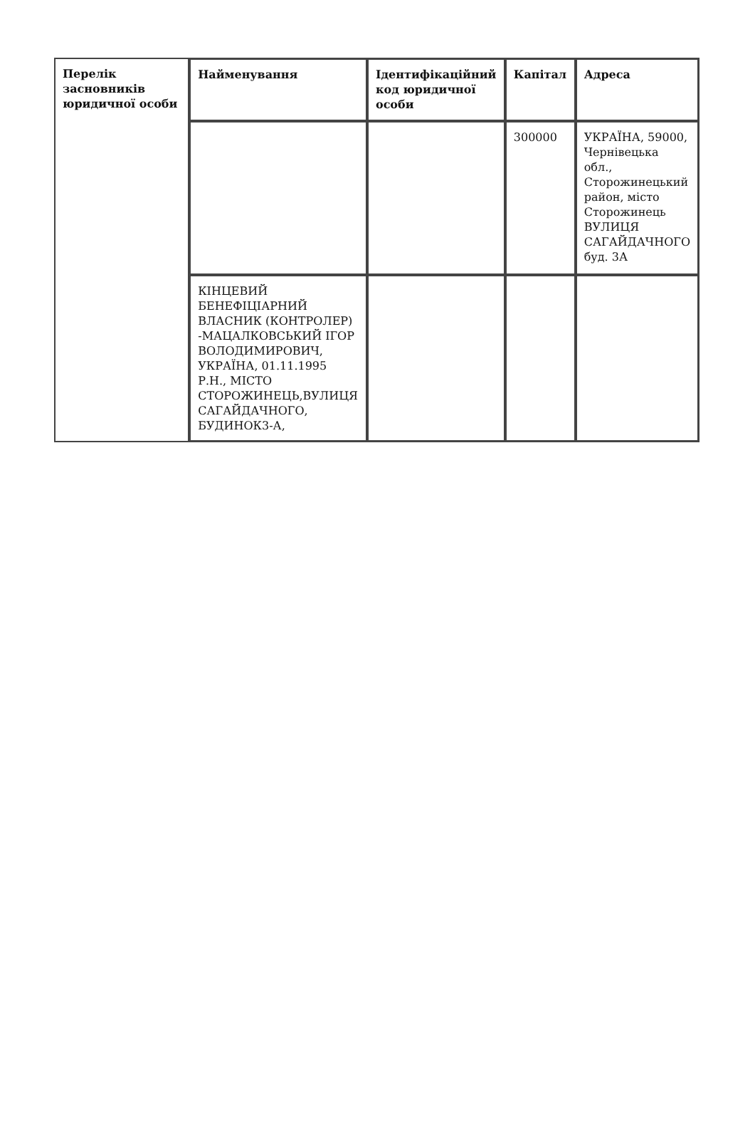| Перелік засновників юридичної особи | Найменування | Ідентифікаційний код юридичної особи | Капітал | Адреса |
| --- | --- | --- | --- | --- |
| | | | 300000 | УКРАЇНА, 59000, Чернівецька обл., Сторожинецький район, місто Сторожинець ВУЛИЦЯ САГАЙДАЧНОГО буд. 3А |
| | КІНЦЕВИЙ БЕНЕФІЦІАРНИЙ ВЛАСНИК (КОНТРОЛЕР) -МАЦАЛКОВСЬКИЙ ІГОР ВОЛОДИМИРОВИЧ, УКРАЇНА, 01.11.1995 Р.Н., МІСТО СТОРОЖИНЕЦЬ,ВУЛИЦЯ САГАЙДАЧНОГО, БУДИНОК3-А, | | | |